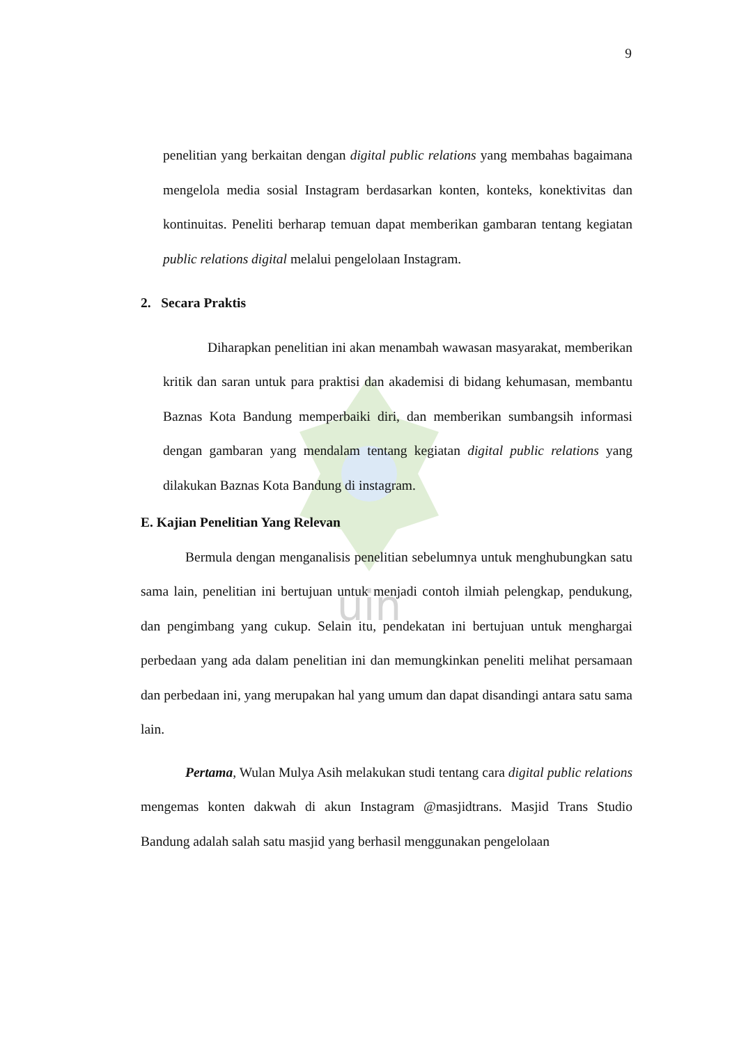uin
9
penelitian yang berkaitan dengan digital public relations yang membahas bagaimana mengelola media sosial Instagram berdasarkan konten, konteks, konektivitas dan kontinuitas. Peneliti berharap temuan dapat memberikan gambaran tentang kegiatan public relations digital melalui pengelolaan Instagram.
2. Secara Praktis
Diharapkan penelitian ini akan menambah wawasan masyarakat, memberikan kritik dan saran untuk para praktisi dan akademisi di bidang kehumasan, membantu Baznas Kota Bandung memperbaiki diri, dan memberikan sumbangsih informasi dengan gambaran yang mendalam tentang kegiatan digital public relations yang dilakukan Baznas Kota Bandung di instagram.
E. Kajian Penelitian Yang Relevan
Bermula dengan menganalisis penelitian sebelumnya untuk menghubungkan satu sama lain, penelitian ini bertujuan untuk menjadi contoh ilmiah pelengkap, pendukung, dan pengimbang yang cukup. Selain itu, pendekatan ini bertujuan untuk menghargai perbedaan yang ada dalam penelitian ini dan memungkinkan peneliti melihat persamaan dan perbedaan ini, yang merupakan hal yang umum dan dapat disandingi antara satu sama lain.
Pertama, Wulan Mulya Asih melakukan studi tentang cara digital public relations mengemas konten dakwah di akun Instagram @masjidtrans. Masjid Trans Studio Bandung adalah salah satu masjid yang berhasil menggunakan pengelolaan